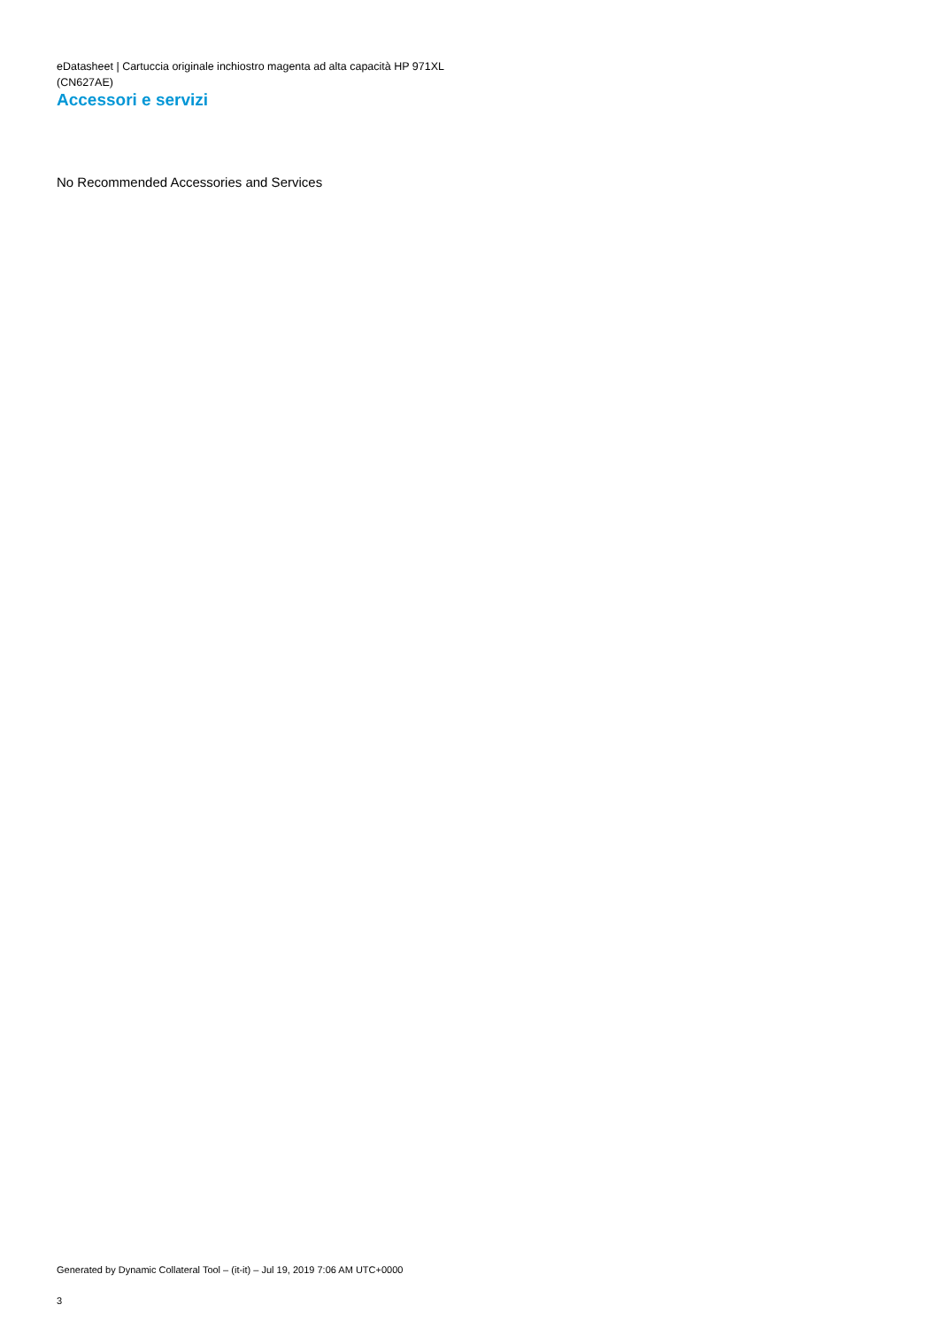eDatasheet | Cartuccia originale inchiostro magenta ad alta capacità HP 971XL
(CN627AE)
Accessori e servizi
No Recommended Accessories and Services
Generated by Dynamic Collateral Tool – (it-it) – Jul 19, 2019 7:06 AM UTC+0000
3